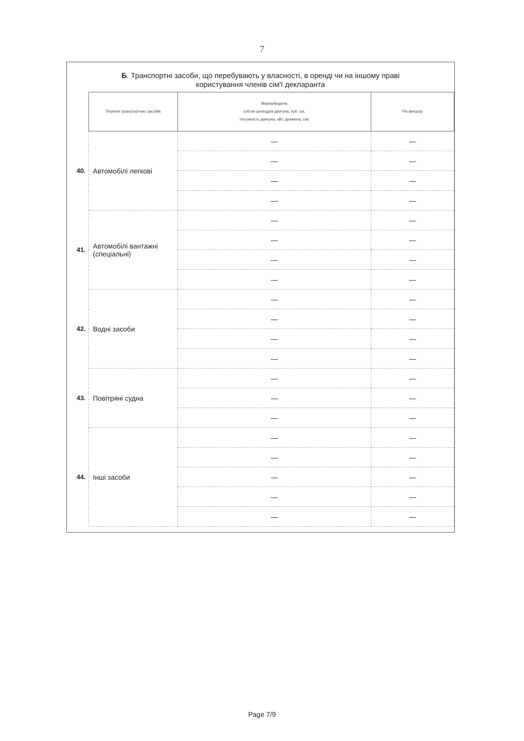7
Б. Транспортні засоби, що перебувають у власності, в оренді чи на іншому праві
користування членів сім'ї декларанта
| | Перелік транспортних засобів | Марка/модель (об'єм циліндрів двигуна, куб. см, потужність двигуна, кВт, довжина, см) | Рік випуску |
| --- | --- | --- | --- |
| 40. | Автомобілі легкові | — | — |
| | | — | — |
| | | — | — |
| | | — | — |
| 41. | Автомобілі вантажні (спеціальні) | — | — |
| | | — | — |
| | | — | — |
| | | — | — |
| 42. | Водні засоби | — | — |
| | | — | — |
| | | — | — |
| | | — | — |
| 43. | Повітряні судна | — | — |
| | | — | — |
| | | — | — |
| 44. | Інші засоби | — | — |
| | | — | — |
| | | — | — |
| | | — | — |
| | | — | — |
Page 7/9